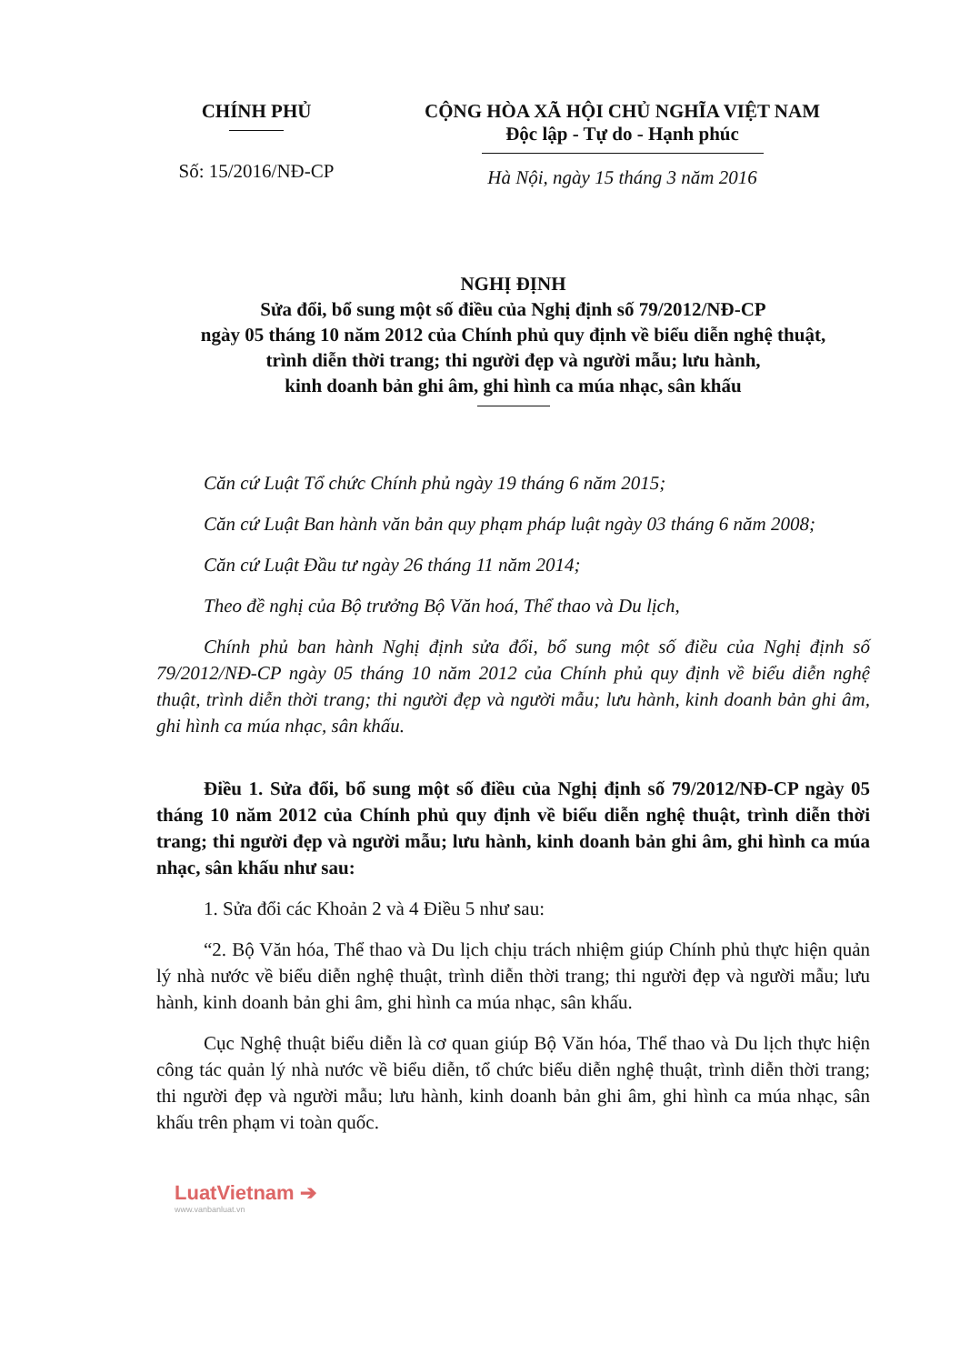CHÍNH PHỦ
Số: 15/2016/NĐ-CP
CỘNG HÒA XÃ HỘI CHỦ NGHĨA VIỆT NAM
Độc lập - Tự do - Hạnh phúc
Hà Nội, ngày 15 tháng 3 năm 2016
NGHỊ ĐỊNH
Sửa đổi, bổ sung một số điều của Nghị định số 79/2012/NĐ-CP
ngày 05 tháng 10 năm 2012 của Chính phủ quy định về biểu diễn nghệ thuật,
trình diễn thời trang; thi người đẹp và người mẫu; lưu hành,
kinh doanh bản ghi âm, ghi hình ca múa nhạc, sân khấu
Căn cứ Luật Tổ chức Chính phủ ngày 19 tháng 6 năm 2015;
Căn cứ Luật Ban hành văn bản quy phạm pháp luật ngày 03 tháng 6 năm 2008;
Căn cứ Luật Đầu tư ngày 26 tháng 11 năm 2014;
Theo đề nghị của Bộ trưởng Bộ Văn hoá, Thể thao và Du lịch,
Chính phủ ban hành Nghị định sửa đổi, bổ sung một số điều của Nghị định số 79/2012/NĐ-CP ngày 05 tháng 10 năm 2012 của Chính phủ quy định về biểu diễn nghệ thuật, trình diễn thời trang; thi người đẹp và người mẫu; lưu hành, kinh doanh bản ghi âm, ghi hình ca múa nhạc, sân khấu.
Điều 1. Sửa đổi, bổ sung một số điều của Nghị định số 79/2012/NĐ-CP ngày 05 tháng 10 năm 2012 của Chính phủ quy định về biểu diễn nghệ thuật, trình diễn thời trang; thi người đẹp và người mẫu; lưu hành, kinh doanh bản ghi âm, ghi hình ca múa nhạc, sân khấu như sau:
1. Sửa đổi các Khoản 2 và 4 Điều 5 như sau:
“2. Bộ Văn hóa, Thể thao và Du lịch chịu trách nhiệm giúp Chính phủ thực hiện quản lý nhà nước về biểu diễn nghệ thuật, trình diễn thời trang; thi người đẹp và người mẫu; lưu hành, kinh doanh bản ghi âm, ghi hình ca múa nhạc, sân khấu.
Cục Nghệ thuật biểu diễn là cơ quan giúp Bộ Văn hóa, Thể thao và Du lịch thực hiện công tác quản lý nhà nước về biểu diễn, tổ chức biểu diễn nghệ thuật, trình diễn thời trang; thi người đẹp và người mẫu; lưu hành, kinh doanh bản ghi âm, ghi hình ca múa nhạc, sân khấu trên phạm vi toàn quốc.
LuatVietnam ➔
www.vanbanluat.vn